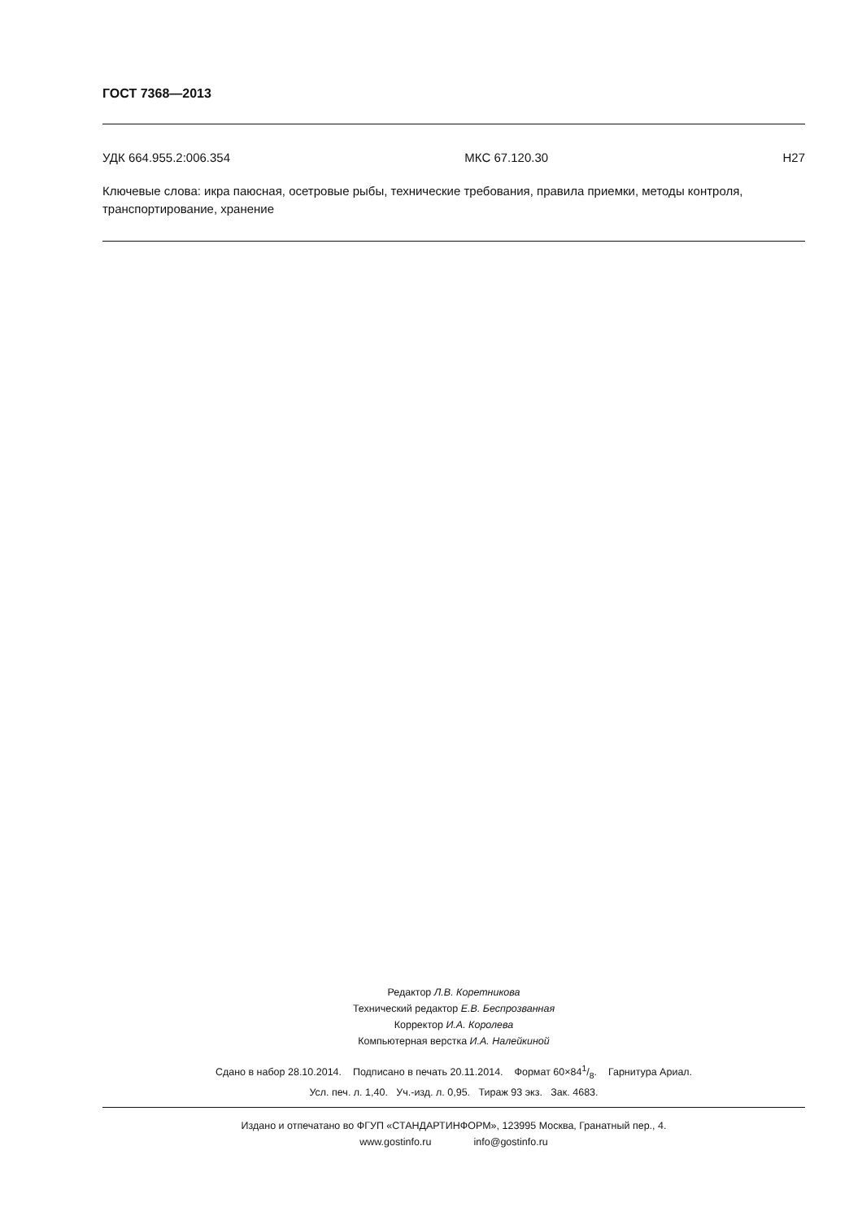ГОСТ 7368—2013
УДК 664.955.2:006.354 МКС 67.120.30 Н27
Ключевые слова: икра паюсная, осетровые рыбы, технические требования, правила приемки, методы контроля, транспортирование, хранение
Редактор Л.В. Коретникова
Технический редактор Е.В. Беспрозванная
Корректор И.А. Королева
Компьютерная верстка И.А. Налейкиной
Сдано в набор 28.10.2014. Подписано в печать 20.11.2014. Формат 60×841/8. Гарнитура Ариал.
Усл. печ. л. 1,40. Уч.-изд. л. 0,95. Тираж 93 экз. Зак. 4683.
Издано и отпечатано во ФГУП «СТАНДАРТИНФОРМ», 123995 Москва, Гранатный пер., 4.
www.gostinfo.ru info@gostinfo.ru